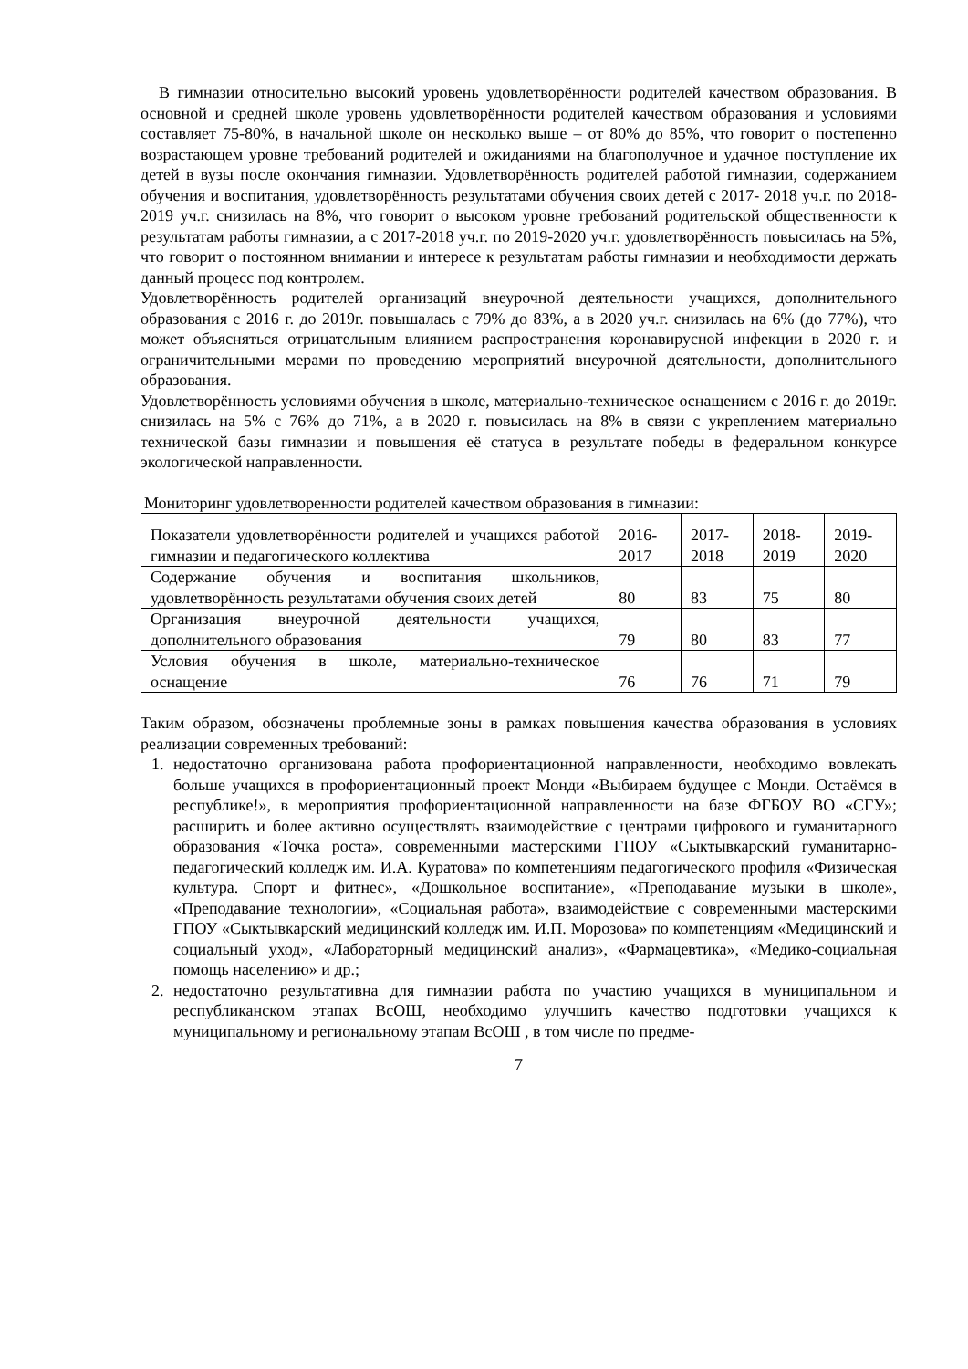В гимназии относительно высокий уровень удовлетворённости родителей качеством образования. В основной и средней школе уровень удовлетворённости родителей качеством образования и условиями составляет 75-80%, в начальной школе он несколько выше – от 80% до 85%, что говорит о постепенно возрастающем уровне требований родителей и ожиданиями на благополучное и удачное поступление их детей в вузы после окончания гимназии. Удовлетворённость родителей работой гимназии, содержанием обучения и воспитания, удовлетворённость результатами обучения своих детей с 2017- 2018 уч.г. по 2018-2019 уч.г. снизилась на 8%, что говорит о высоком уровне требований родительской общественности к результатам работы гимназии, а с 2017-2018 уч.г. по 2019-2020 уч.г. удовлетворённость повысилась на 5%, что говорит о постоянном внимании и интересе к результатам работы гимназии и необходимости держать данный процесс под контролем.
Удовлетворённость родителей организаций внеурочной деятельности учащихся, дополнительного образования с 2016 г. до 2019г. повышалась с 79% до 83%, а в 2020 уч.г. снизилась на 6% (до 77%), что может объясняться отрицательным влиянием распространения коронавирусной инфекции в 2020 г. и ограничительными мерами по проведению мероприятий внеурочной деятельности, дополнительного образования.
Удовлетворённость условиями обучения в школе, материально-техническое оснащением с 2016 г. до 2019г. снизилась на 5% с 76% до 71%, а в 2020 г. повысилась на 8% в связи с укреплением материально технической базы гимназии и повышения её статуса в результате победы в федеральном конкурсе экологической направленности.
Мониторинг удовлетворенности родителей качеством образования в гимназии:
| Показатели удовлетворённости родителей и учащихся работой гимназии и педагогического коллектива | 2016-2017 | 2017-2018 | 2018-2019 | 2019-2020 |
| Содержание обучения и воспитания школьников, удовлетворённость результатами обучения своих детей | 80 | 83 | 75 | 80 |
| Организация внеурочной деятельности учащихся, дополнительного образования | 79 | 80 | 83 | 77 |
| Условия обучения в школе, материально-техническое оснащение | 76 | 76 | 71 | 79 |
Таким образом, обозначены проблемные зоны в рамках повышения качества образования в условиях реализации современных требований:
1. недостаточно организована работа профориентационной направленности, необходимо вовлекать больше учащихся в профориентационный проект Монди «Выбираем будущее с Монди. Остаёмся в республике!», в мероприятия профориентационной направленности на базе ФГБОУ ВО «СГУ»; расширить и более активно осуществлять взаимодействие с центрами цифрового и гуманитарного образования «Точка роста», современными мастерскими ГПОУ «Сыктывкарский гуманитарно-педагогический колледж им. И.А. Куратова» по компетенциям педагогического профиля «Физическая культура. Спорт и фитнес», «Дошкольное воспитание», «Преподавание музыки в школе», «Преподавание технологии», «Социальная работа», взаимодействие с современными мастерскими ГПОУ «Сыктывкарский медицинский колледж им. И.П. Морозова» по компетенциям «Медицинский и социальный уход», «Лабораторный медицинский анализ», «Фармацевтика», «Медико-социальная помощь населению» и др.;
2. недостаточно результативна для гимназии работа по участию учащихся в муниципальном и республиканском этапах ВсОШ, необходимо улучшить качество подготовки учащихся к муниципальному и региональному этапам ВсОШ , в том числе по предме-
7